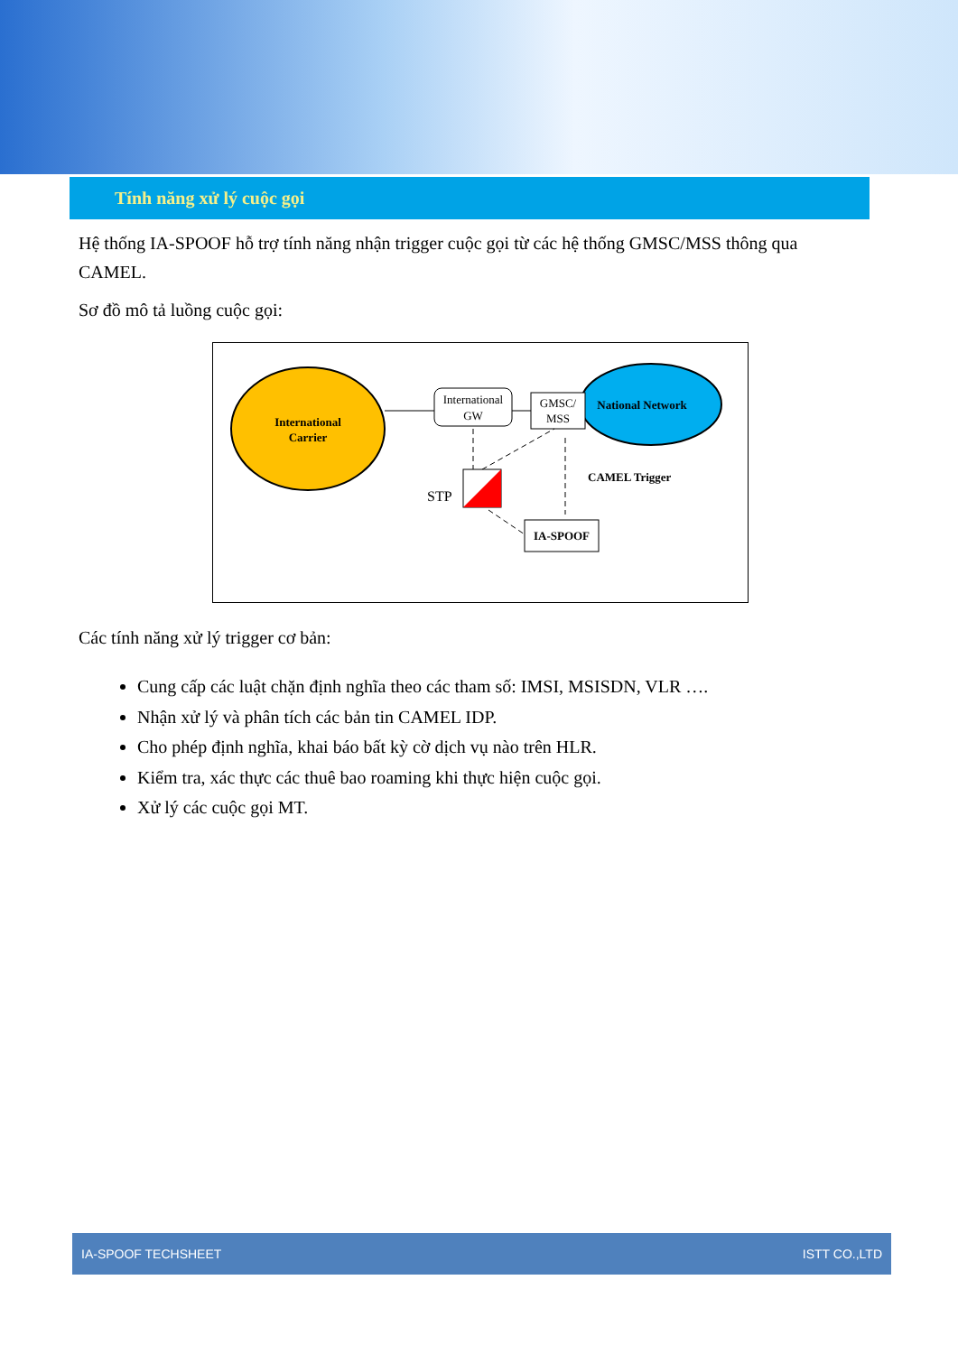Tính năng xử lý cuộc gọi
Hệ thống IA-SPOOF hỗ trợ tính năng nhận trigger cuộc gọi từ các hệ thống GMSC/MSS thông qua CAMEL.
Sơ đồ mô tả luồng cuộc gọi:
International
Carrier
National Network
International
GW
GMSC/
MSS
CAMEL Trigger
STP
IA-SPOOF
Các tính năng xử lý trigger cơ bản:
Cung cấp các luật chặn định nghĩa theo các tham số: IMSI, MSISDN, VLR ….
Nhận xử lý và phân tích các bản tin CAMEL IDP.
Cho phép định nghĩa, khai báo bất kỳ cờ dịch vụ nào trên HLR.
Kiểm tra, xác thực các thuê bao roaming khi thực hiện cuộc gọi.
Xử lý các cuộc gọi MT.
IA-SPOOF TECHSHEET ISTT CO.,LTD